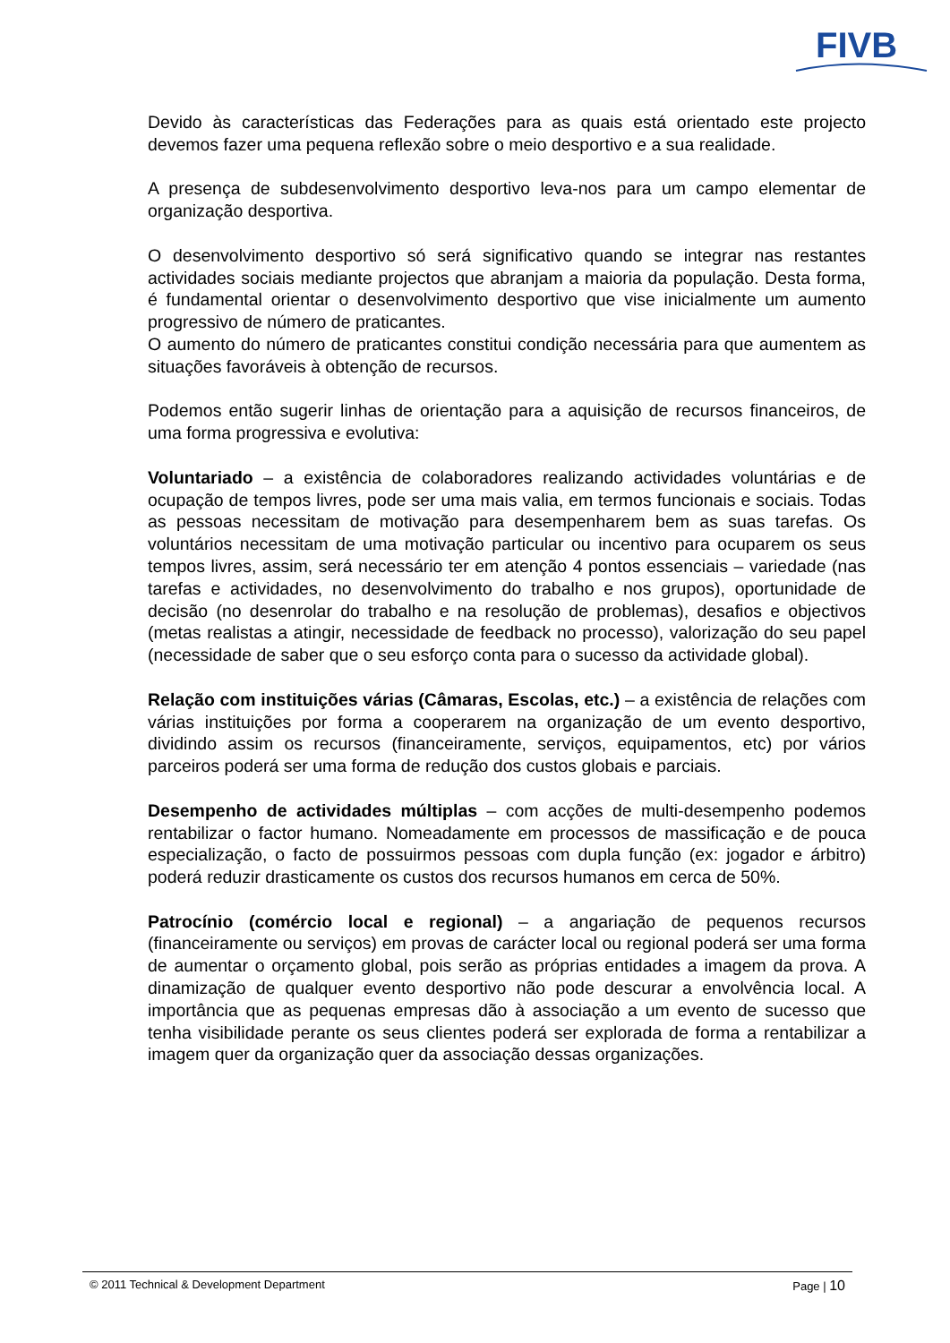FIVB
Devido às características das Federações para as quais está orientado este projecto devemos fazer uma pequena reflexão sobre o meio desportivo e a sua realidade.
A presença de subdesenvolvimento desportivo leva-nos para um campo elementar de organização desportiva.
O desenvolvimento desportivo só será significativo quando se integrar nas restantes actividades sociais mediante projectos que abranjam a maioria da população. Desta forma, é fundamental orientar o desenvolvimento desportivo que vise inicialmente um aumento progressivo de número de praticantes.
O aumento do número de praticantes constitui condição necessária para que aumentem as situações favoráveis à obtenção de recursos.
Podemos então sugerir linhas de orientação para a aquisição de recursos financeiros, de uma forma progressiva e evolutiva:
Voluntariado – a existência de colaboradores realizando actividades voluntárias e de ocupação de tempos livres, pode ser uma mais valia, em termos funcionais e sociais. Todas as pessoas necessitam de motivação para desempenharem bem as suas tarefas. Os voluntários necessitam de uma motivação particular ou incentivo para ocuparem os seus tempos livres, assim, será necessário ter em atenção 4 pontos essenciais – variedade (nas tarefas e actividades, no desenvolvimento do trabalho e nos grupos), oportunidade de decisão (no desenrolar do trabalho e na resolução de problemas), desafios e objectivos (metas realistas a atingir, necessidade de feedback no processo), valorização do seu papel (necessidade de saber que o seu esforço conta para o sucesso da actividade global).
Relação com instituições várias (Câmaras, Escolas, etc.) – a existência de relações com várias instituições por forma a cooperarem na organização de um evento desportivo, dividindo assim os recursos (financeiramente, serviços, equipamentos, etc) por vários parceiros poderá ser uma forma de redução dos custos globais e parciais.
Desempenho de actividades múltiplas – com acções de multi-desempenho podemos rentabilizar o factor humano. Nomeadamente em processos de massificação e de pouca especialização, o facto de possuirmos pessoas com dupla função (ex: jogador e árbitro) poderá reduzir drasticamente os custos dos recursos humanos em cerca de 50%.
Patrocínio (comércio local e regional) – a angariação de pequenos recursos (financeiramente ou serviços) em provas de carácter local ou regional poderá ser uma forma de aumentar o orçamento global, pois serão as próprias entidades a imagem da prova. A dinamização de qualquer evento desportivo não pode descurar a envolvência local. A importância que as pequenas empresas dão à associação a um evento de sucesso que tenha visibilidade perante os seus clientes poderá ser explorada de forma a rentabilizar a imagem quer da organização quer da associação dessas organizações.
© 2011 Technical & Development Department Page | 10